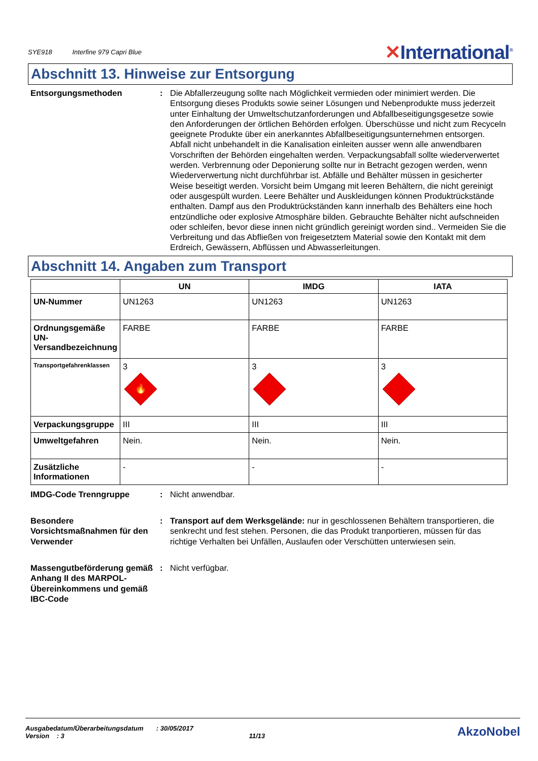SYE918 Interfine 979 Capri Blue
✕International<sup>®</sup>
Abschnitt 13. Hinweise zur Entsorgung
Entsorgungsmethoden : Die Abfallerzeugung sollte nach Möglichkeit vermieden oder minimiert werden. Die Entsorgung dieses Produkts sowie seiner Lösungen und Nebenprodukte muss jederzeit unter Einhaltung der Umweltschutzanforderungen und Abfallbeseitigungsgesetze sowie den Anforderungen der örtlichen Behörden erfolgen. Überschüsse und nicht zum Recyceln geeignete Produkte über ein anerkanntes Abfallbeseitigungsunternehmen entsorgen. Abfall nicht unbehandelt in die Kanalisation einleiten ausser wenn alle anwendbaren Vorschriften der Behörden eingehalten werden. Verpackungsabfall sollte wiederverwertet werden. Verbrennung oder Deponierung sollte nur in Betracht gezogen werden, wenn Wiederverwertung nicht durchführbar ist. Abfälle und Behälter müssen in gesicherter Weise beseitigt werden. Vorsicht beim Umgang mit leeren Behältern, die nicht gereinigt oder ausgespült wurden. Leere Behälter und Auskleidungen können Produktrückstände enthalten. Dampf aus den Produktrückständen kann innerhalb des Behälters eine hoch entzündliche oder explosive Atmosphäre bilden. Gebrauchte Behälter nicht aufschneiden oder schleifen, bevor diese innen nicht gründlich gereinigt worden sind.. Vermeiden Sie die Verbreitung und das Abfließen von freigesetztem Material sowie den Kontakt mit dem Erdreich, Gewässern, Abflüssen und Abwasserleitungen.
Abschnitt 14. Angaben zum Transport
| | UN | IMDG | IATA |
| --- | --- | --- | --- |
| UN-Nummer | UN1263 | UN1263 | UN1263 |
| Ordnungsgemäße UN-Versandbezeichnung | FARBE | FARBE | FARBE |
| Transportgefahrenklassen | 3 🔥 | 3 | 3 |
| Verpackungsgruppe | III | III | III |
| Umweltgefahren | Nein. | Nein. | Nein. |
| Zusätzliche Informationen | - | - | - |
IMDG-Code Trenngruppe : Nicht anwendbar.
Besondere Vorsichtsmaßnahmen für den Verwender
: Transport auf dem Werksgelände: nur in geschlossenen Behältern transportieren, die senkrecht und fest stehen. Personen, die das Produkt tranportieren, müssen für das richtige Verhalten bei Unfällen, Auslaufen oder Verschütten unterwiesen sein.
Massengutbeförderung gemäß Anhang II des MARPOL-Übereinkommens und gemäß IBC-Code
: Nicht verfügbar.
Ausgabedatum/Überarbeitungsdatum : 30/05/2017
Version : 3 11/13
AkzoNobel